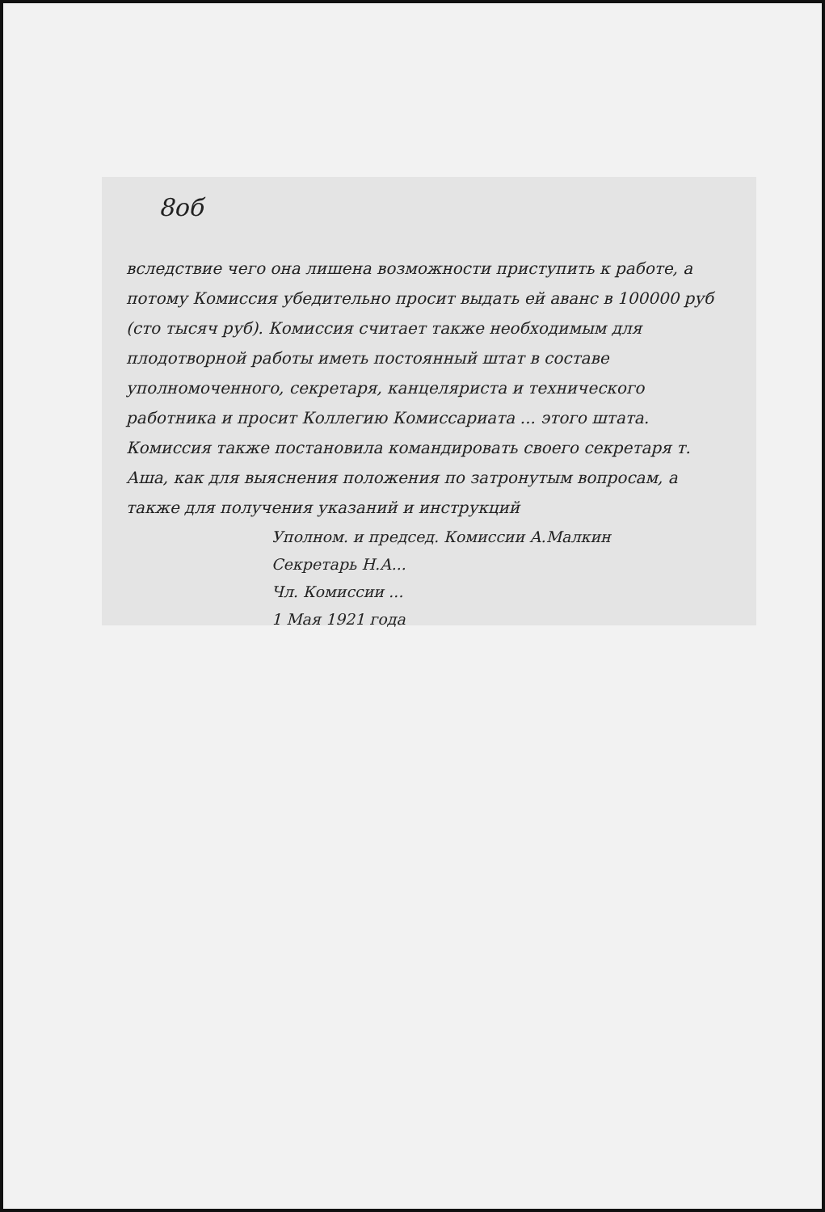8об
вследствие чего она лишена возможности приступить к работе, а потому Комиссия убедительно просит выдать ей аванс в 100000 руб (сто тысяч руб). Комиссия считает также необходимым для плодотворной работы иметь постоянный штат в составе уполномоченного, секретаря, канцеляриста и технического работника и просит Коллегию Комиссариата ... этого штата. Комиссия также постановила командировать своего секретаря т. Аша, как для выяснения положения по затронутым вопросам, а также для получения указаний и инструкций
Уполном. и председ. Комиссии А.Малкин
Секретарь Н.А...
Чл. Комиссии ...
1 Мая 1921 года